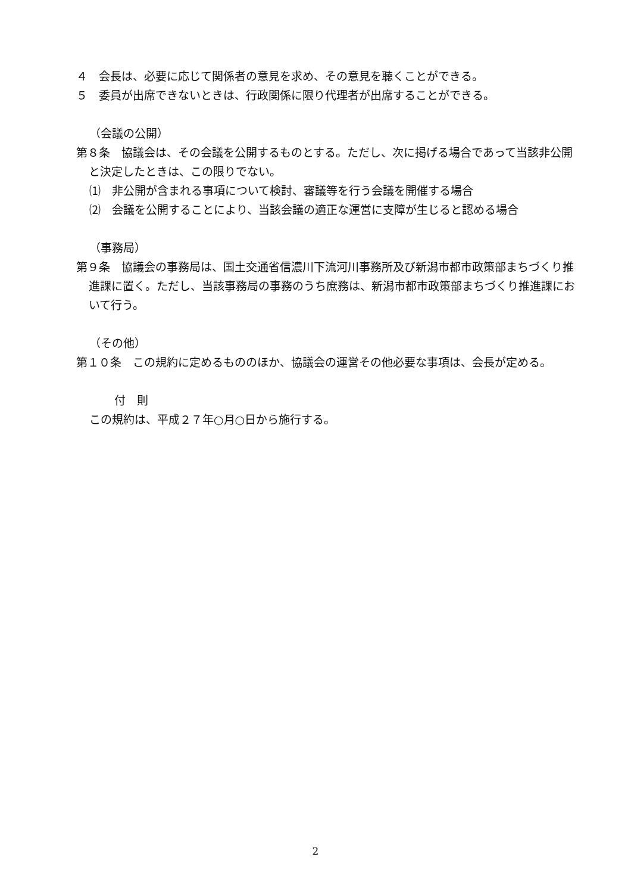４　会長は、必要に応じて関係者の意見を求め、その意見を聴くことができる。
５　委員が出席できないときは、行政関係に限り代理者が出席することができる。
（会議の公開）
第８条　協議会は、その会議を公開するものとする。ただし、次に掲げる場合であって当該非公開と決定したときは、この限りでない。
⑴　非公開が含まれる事項について検討、審議等を行う会議を開催する場合
⑵　会議を公開することにより、当該会議の適正な運営に支障が生じると認める場合
（事務局）
第９条　協議会の事務局は、国土交通省信濃川下流河川事務所及び新潟市都市政策部まちづくり推進課に置く。ただし、当該事務局の事務のうち庶務は、新潟市都市政策部まちづくり推進課において行う。
（その他）
第１０条　この規約に定めるもののほか、協議会の運営その他必要な事項は、会長が定める。
付　則
この規約は、平成２７年○月○日から施行する。
2